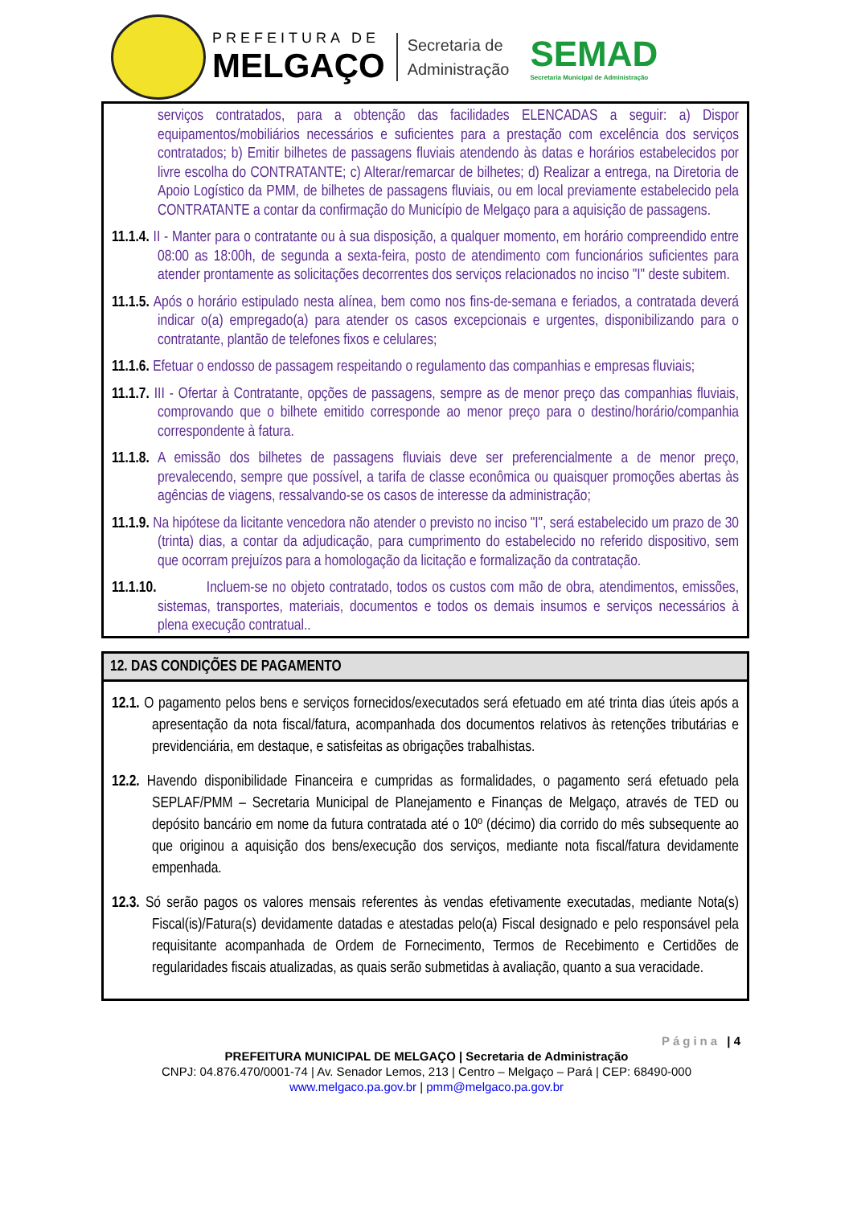PREFEITURA DE
MELGAÇO
Secretaria de
Administração
SEMAD
Secretaria Municipal de Administração
serviços contratados, para a obtenção das facilidades ELENCADAS a seguir: a) Dispor equipamentos/mobiliários necessários e suficientes para a prestação com excelência dos serviços contratados; b) Emitir bilhetes de passagens fluviais atendendo às datas e horários estabelecidos por livre escolha do CONTRATANTE; c) Alterar/remarcar de bilhetes; d) Realizar a entrega, na Diretoria de Apoio Logístico da PMM, de bilhetes de passagens fluviais, ou em local previamente estabelecido pela CONTRATANTE a contar da confirmação do Município de Melgaço para a aquisição de passagens.
11.1.4. II - Manter para o contratante ou à sua disposição, a qualquer momento, em horário compreendido entre 08:00 as 18:00h, de segunda a sexta-feira, posto de atendimento com funcionários suficientes para atender prontamente as solicitações decorrentes dos serviços relacionados no inciso "I" deste subitem.
11.1.5. Após o horário estipulado nesta alínea, bem como nos fins-de-semana e feriados, a contratada deverá indicar o(a) empregado(a) para atender os casos excepcionais e urgentes, disponibilizando para o contratante, plantão de telefones fixos e celulares;
11.1.6. Efetuar o endosso de passagem respeitando o regulamento das companhias e empresas fluviais;
11.1.7. III - Ofertar à Contratante, opções de passagens, sempre as de menor preço das companhias fluviais, comprovando que o bilhete emitido corresponde ao menor preço para o destino/horário/companhia correspondente à fatura.
11.1.8. A emissão dos bilhetes de passagens fluviais deve ser preferencialmente a de menor preço, prevalecendo, sempre que possível, a tarifa de classe econômica ou quaisquer promoções abertas às agências de viagens, ressalvando-se os casos de interesse da administração;
11.1.9. Na hipótese da licitante vencedora não atender o previsto no inciso "I", será estabelecido um prazo de 30 (trinta) dias, a contar da adjudicação, para cumprimento do estabelecido no referido dispositivo, sem que ocorram prejuízos para a homologação da licitação e formalização da contratação.
11.1.10. Incluem-se no objeto contratado, todos os custos com mão de obra, atendimentos, emissões, sistemas, transportes, materiais, documentos e todos os demais insumos e serviços necessários à plena execução contratual..
12. DAS CONDIÇÕES DE PAGAMENTO
12.1. O pagamento pelos bens e serviços fornecidos/executados será efetuado em até trinta dias úteis após a apresentação da nota fiscal/fatura, acompanhada dos documentos relativos às retenções tributárias e previdenciária, em destaque, e satisfeitas as obrigações trabalhistas.
12.2. Havendo disponibilidade Financeira e cumpridas as formalidades, o pagamento será efetuado pela SEPLAF/PMM – Secretaria Municipal de Planejamento e Finanças de Melgaço, através de TED ou depósito bancário em nome da futura contratada até o 10º (décimo) dia corrido do mês subsequente ao que originou a aquisição dos bens/execução dos serviços, mediante nota fiscal/fatura devidamente empenhada.
12.3. Só serão pagos os valores mensais referentes às vendas efetivamente executadas, mediante Nota(s) Fiscal(is)/Fatura(s) devidamente datadas e atestadas pelo(a) Fiscal designado e pelo responsável pela requisitante acompanhada de Ordem de Fornecimento, Termos de Recebimento e Certidões de regularidades fiscais atualizadas, as quais serão submetidas à avaliação, quanto a sua veracidade.
Página | 4
PREFEITURA MUNICIPAL DE MELGAÇO | Secretaria de Administração
CNPJ: 04.876.470/0001-74 | Av. Senador Lemos, 213 | Centro – Melgaço – Pará | CEP: 68490-000
www.melgaco.pa.gov.br | pmm@melgaco.pa.gov.br